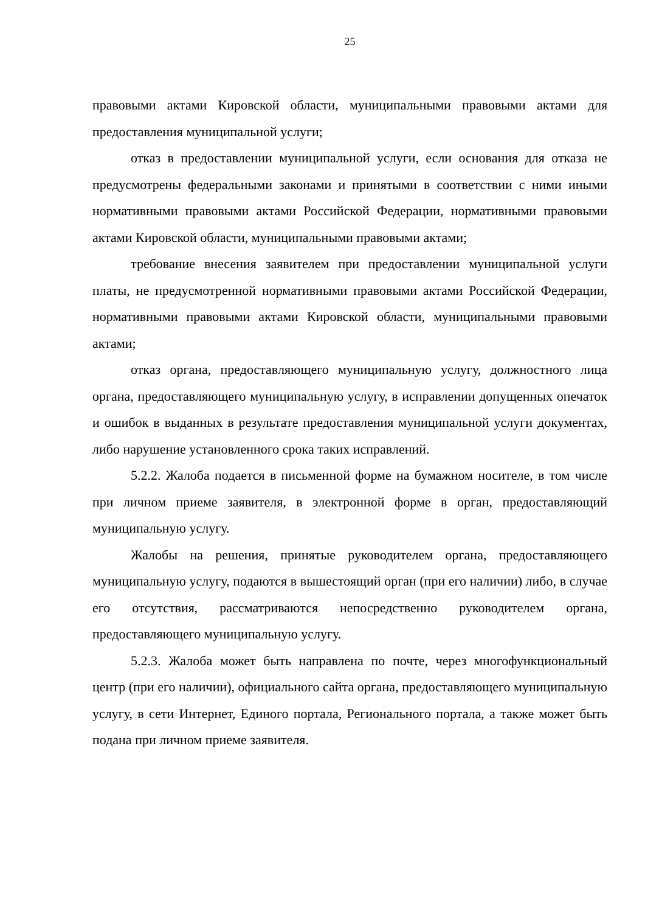25
правовыми актами Кировской области, муниципальными правовыми актами для предоставления муниципальной услуги;
отказ в предоставлении муниципальной услуги, если основания для отказа не предусмотрены федеральными законами и принятыми в соответствии с ними иными нормативными правовыми актами Российской Федерации, нормативными правовыми актами Кировской области, муниципальными правовыми актами;
требование внесения заявителем при предоставлении муниципальной услуги платы, не предусмотренной нормативными правовыми актами Российской Федерации, нормативными правовыми актами Кировской области, муниципальными правовыми актами;
отказ органа, предоставляющего муниципальную услугу, должностного лица органа, предоставляющего муниципальную услугу, в исправлении допущенных опечаток и ошибок в выданных в результате предоставления муниципальной услуги документах, либо нарушение установленного срока таких исправлений.
5.2.2. Жалоба подается в письменной форме на бумажном носителе, в том числе при личном приеме заявителя, в электронной форме в орган, предоставляющий муниципальную услугу.
Жалобы на решения, принятые руководителем органа, предоставляющего муниципальную услугу, подаются в вышестоящий орган (при его наличии) либо, в случае его отсутствия, рассматриваются непосредственно руководителем органа, предоставляющего муниципальную услугу.
5.2.3. Жалоба может быть направлена по почте, через многофункциональный центр (при его наличии), официального сайта органа, предоставляющего муниципальную услугу, в сети Интернет, Единого портала, Регионального портала, а также может быть подана при личном приеме заявителя.